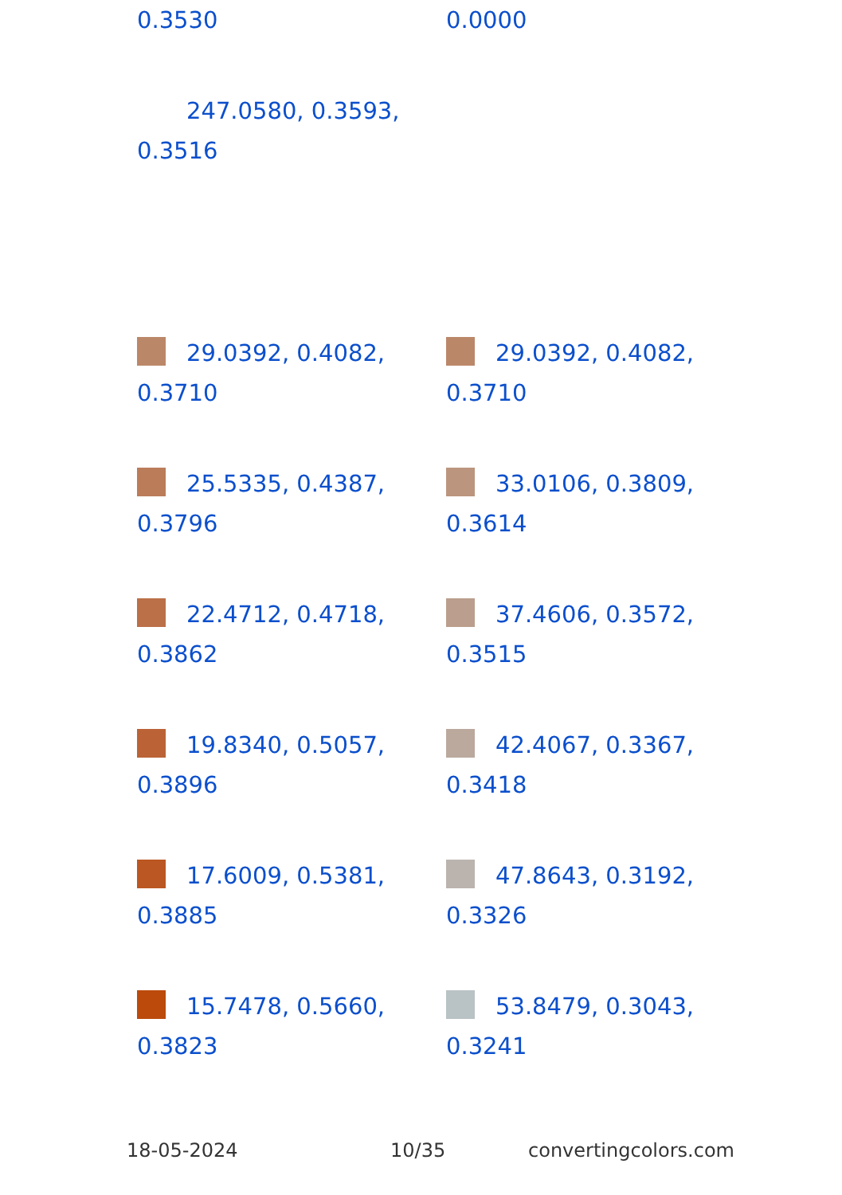0.3530 0.0000
247.0580, 0.3593, 0.3516
29.0392, 0.4082, 0.3710
29.0392, 0.4082, 0.3710
25.5335, 0.4387, 0.3796
33.0106, 0.3809, 0.3614
22.4712, 0.4718, 0.3862
37.4606, 0.3572, 0.3515
19.8340, 0.5057, 0.3896
42.4067, 0.3367, 0.3418
17.6009, 0.5381, 0.3885
47.8643, 0.3192, 0.3326
15.7478, 0.5660, 0.3823
53.8479, 0.3043, 0.3241
18-05-2024 10/35 convertingcolors.com